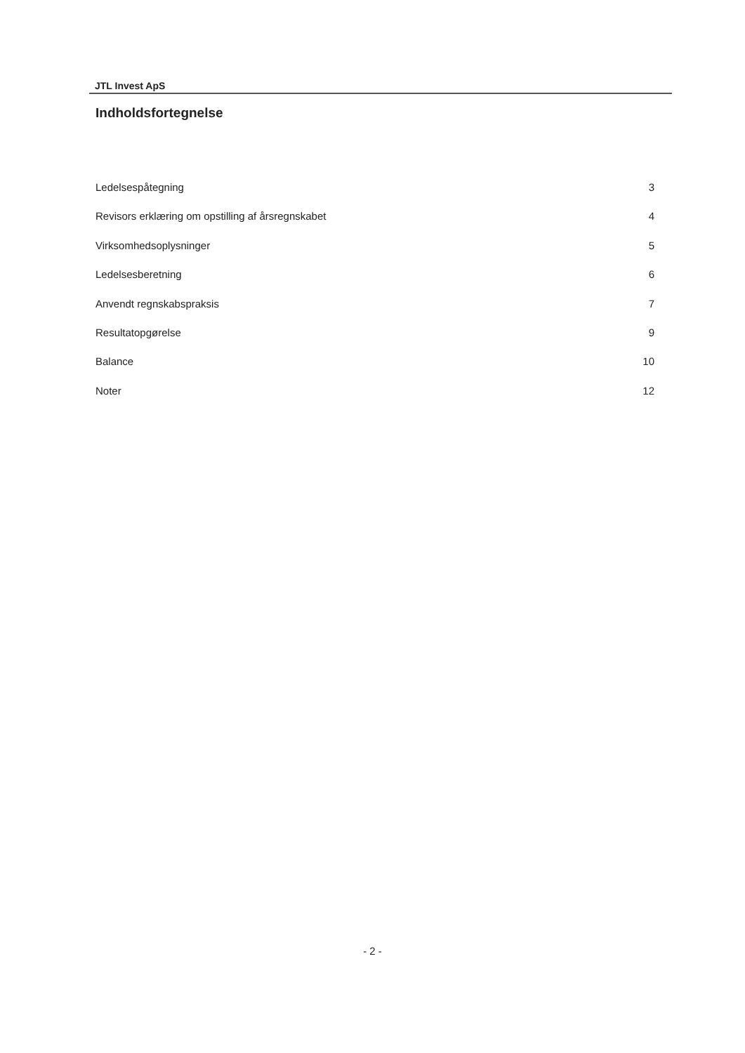JTL Invest ApS
Indholdsfortegnelse
Ledelsespåtegning 3
Revisors erklæring om opstilling af årsregnskabet 4
Virksomhedsoplysninger 5
Ledelsesberetning 6
Anvendt regnskabspraksis 7
Resultatopgørelse 9
Balance 10
Noter 12
- 2 -